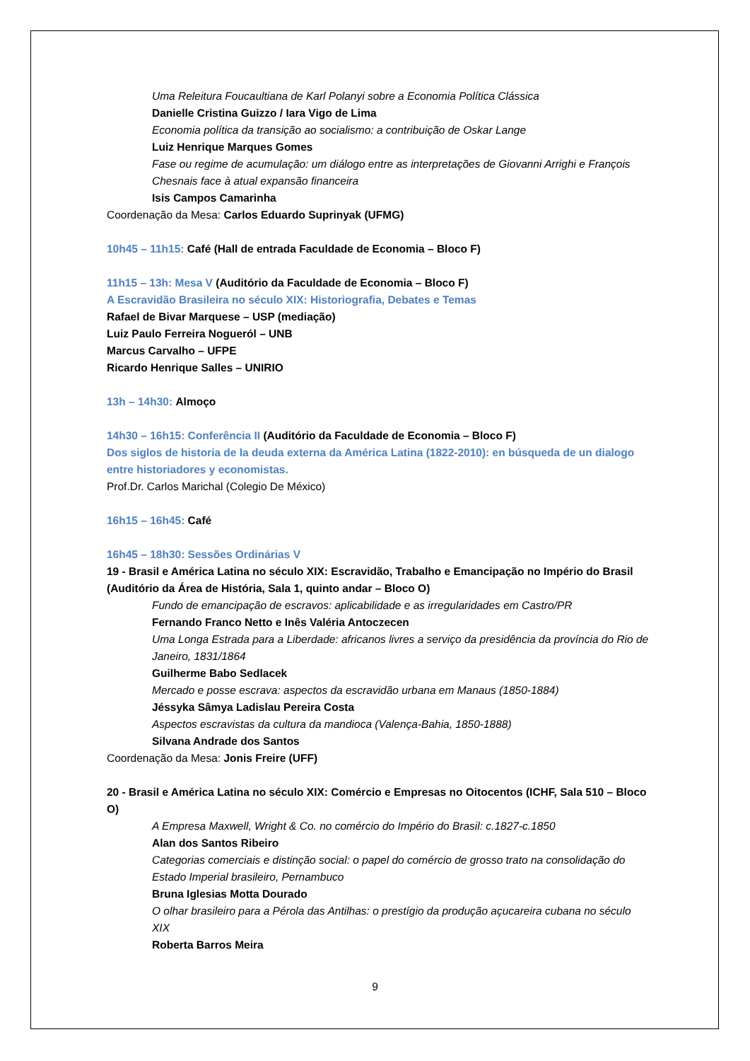Uma Releitura Foucaultiana de Karl Polanyi sobre a Economia Política Clássica
Danielle Cristina Guizzo / Iara Vigo de Lima
Economia política da transição ao socialismo: a contribuição de Oskar Lange
Luiz Henrique Marques Gomes
Fase ou regime de acumulação: um diálogo entre as interpretações de Giovanni Arrighi e François Chesnais face à atual expansão financeira
Isis Campos Camarinha
Coordenação da Mesa: Carlos Eduardo Suprinyak (UFMG)
10h45 – 11h15: Café (Hall de entrada Faculdade de Economia – Bloco F)
11h15 – 13h: Mesa V (Auditório da Faculdade de Economia – Bloco F)
A Escravidão Brasileira no século XIX: Historiografia, Debates e Temas
Rafael de Bivar Marquese – USP (mediação)
Luiz Paulo Ferreira Nogueról – UNB
Marcus Carvalho – UFPE
Ricardo Henrique Salles – UNIRIO
13h – 14h30: Almoço
14h30 – 16h15: Conferência II (Auditório da Faculdade de Economia – Bloco F)
Dos siglos de historia de la deuda externa da América Latina (1822-2010): en búsqueda de un dialogo entre historiadores y economistas.
Prof.Dr. Carlos Marichal (Colegio De México)
16h15 – 16h45: Café
16h45 – 18h30: Sessões Ordinárias V
19 - Brasil e América Latina no século XIX: Escravidão, Trabalho e Emancipação no Império do Brasil (Auditório da Área de História, Sala 1, quinto andar – Bloco O)
Fundo de emancipação de escravos: aplicabilidade e as irregularidades em Castro/PR
Fernando Franco Netto e Inês Valéria Antoczecen
Uma Longa Estrada para a Liberdade: africanos livres a serviço da presidência da província do Rio de Janeiro, 1831/1864
Guilherme Babo Sedlacek
Mercado e posse escrava: aspectos da escravidão urbana em Manaus (1850-1884)
Jéssyka Sâmya Ladislau Pereira Costa
Aspectos escravistas da cultura da mandioca (Valença-Bahia, 1850-1888)
Silvana Andrade dos Santos
Coordenação da Mesa: Jonis Freire (UFF)
20 - Brasil e América Latina no século XIX: Comércio e Empresas no Oitocentos (ICHF, Sala 510 – Bloco O)
A Empresa Maxwell, Wright & Co. no comércio do Império do Brasil: c.1827-c.1850
Alan dos Santos Ribeiro
Categorias comerciais e distinção social: o papel do comércio de grosso trato na consolidação do Estado Imperial brasileiro, Pernambuco
Bruna Iglesias Motta Dourado
O olhar brasileiro para a Pérola das Antilhas: o prestígio da produção açucareira cubana no século XIX
Roberta Barros Meira
9